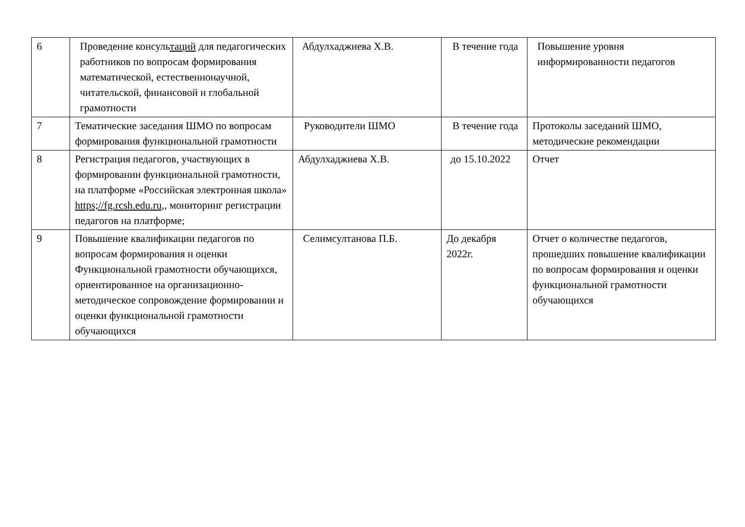| 6 | Проведение консуль таций для педагогических работников по вопросам формирования математической, естественнонаучной, читательской, финансовой н глобальной грамотности | Абдулхаджиева Х.В. | В течение года | Повышение уровня информированности педагогов |
| 7 | Тематические заседания ШМО по вопросам формирования функциональной грамотности | Руководители ШМО | В течение года | Протоколы заседаний ШМО, методические рекомендации |
| 8 | Регистрация педагогов, участвующих в формировании функциональной грамотности, на платформе «Российская электронная школа» https;//fg.rcsh.edu.ru ,, мониторинг регистрации педагогов на платформе; | Абдулхаджиева Х.В. | до 15.10.2022 | Отчет |
| 9 | Повышение квалификации педагогов по вопросам формирования н оценки Функциональной грамотности обучающихся, ориентированное на организационно-методическое сопровождение формировании и оценки функциональной грамотности обучающихся | Селимсултанова П.Б. | До декабря 2022г. | Отчет о количестве педагогов, прошедших повышение квалификации по вопросам формирования и оценки функциональной грамотности обучающихся |